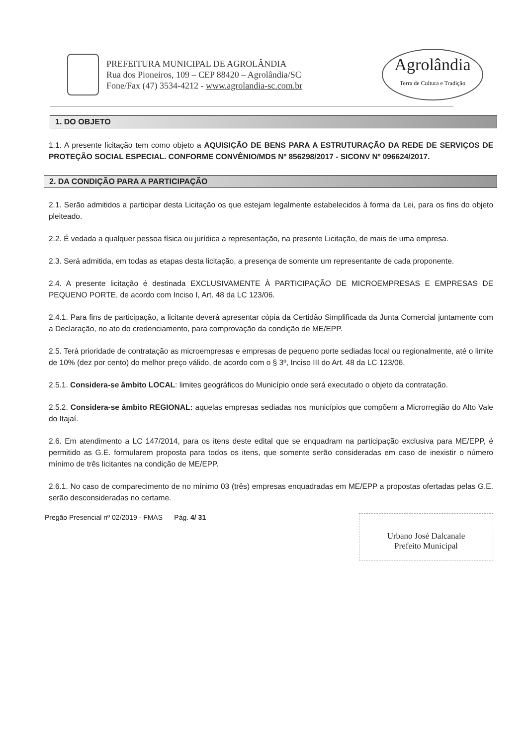PREFEITURA MUNICIPAL DE AGROLÂNDIA
Rua dos Pioneiros, 109 – CEP 88420 – Agrolândia/SC
Fone/Fax (47) 3534-4212 - www.agrolandia-sc.com.br
Agrolândia
Terra de Cultura e Tradição
1. DO OBJETO
1.1. A presente licitação tem como objeto a AQUISIÇÃO DE BENS PARA A ESTRUTURAÇÃO DA REDE DE SERVIÇOS DE PROTEÇÃO SOCIAL ESPECIAL. CONFORME CONVÊNIO/MDS Nº 856298/2017 - SICONV Nº 096624/2017.
2. DA CONDIÇÃO PARA A PARTICIPAÇÃO
2.1. Serão admitidos a participar desta Licitação os que estejam legalmente estabelecidos à forma da Lei, para os fins do objeto pleiteado.
2.2. É vedada a qualquer pessoa física ou jurídica a representação, na presente Licitação, de mais de uma empresa.
2.3. Será admitida, em todas as etapas desta licitação, a presença de somente um representante de cada proponente.
2.4. A presente licitação é destinada EXCLUSIVAMENTE À PARTICIPAÇÃO DE MICROEMPRESAS E EMPRESAS DE PEQUENO PORTE, de acordo com Inciso I, Art. 48 da LC 123/06.
2.4.1. Para fins de participação, a licitante deverá apresentar cópia da Certidão Simplificada da Junta Comercial juntamente com a Declaração, no ato do credenciamento, para comprovação da condição de ME/EPP.
2.5. Terá prioridade de contratação as microempresas e empresas de pequeno porte sediadas local ou regionalmente, até o limite de 10% (dez por cento) do melhor preço válido, de acordo com o § 3º, Inciso III do Art. 48 da LC 123/06.
2.5.1. Considera-se âmbito LOCAL: limites geográficos do Município onde será executado o objeto da contratação.
2.5.2. Considera-se âmbito REGIONAL: aquelas empresas sediadas nos municípios que compõem a Microrregião do Alto Vale do Itajaí.
2.6. Em atendimento a LC 147/2014, para os itens deste edital que se enquadram na participação exclusiva para ME/EPP, é permitido as G.E. formularem proposta para todos os itens, que somente serão consideradas em caso de inexistir o número mínimo de três licitantes na condição de ME/EPP.
2.6.1. No caso de comparecimento de no mínimo 03 (três) empresas enquadradas em ME/EPP a propostas ofertadas pelas G.E. serão desconsideradas no certame.
Pregão Presencial nº 02/2019 - FMAS Pág. 4/ 31
Urbano José Dalcanale
Prefeito Municipal